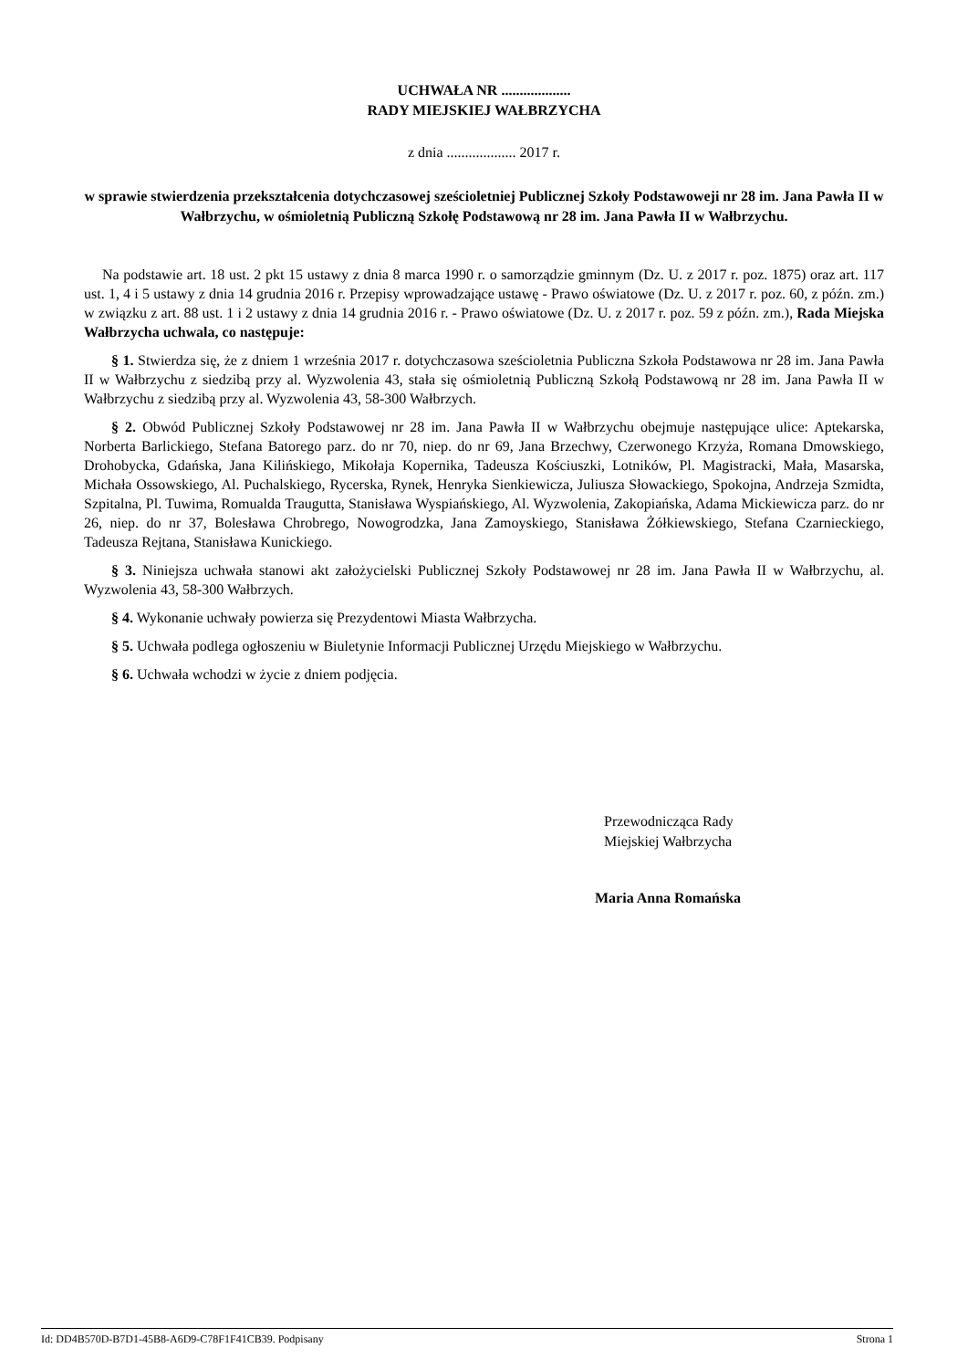UCHWAŁA NR ...................
RADY MIEJSKIEJ WAŁBRZYCHA
z dnia ................... 2017 r.
w sprawie stwierdzenia przekształcenia dotychczasowej sześcioletniej Publicznej Szkoły Podstawoweji nr 28 im. Jana Pawła II w Wałbrzychu, w ośmioletnią Publiczną Szkołę Podstawową nr 28 im. Jana Pawła II w Wałbrzychu.
Na podstawie art. 18 ust. 2 pkt 15 ustawy z dnia 8 marca 1990 r. o samorządzie gminnym (Dz. U. z 2017 r. poz. 1875) oraz art. 117 ust. 1, 4 i 5 ustawy z dnia 14 grudnia 2016 r. Przepisy wprowadzające ustawę - Prawo oświatowe (Dz. U. z 2017 r. poz. 60, z późn. zm.) w związku z art. 88 ust. 1 i 2 ustawy z dnia 14 grudnia 2016 r. - Prawo oświatowe (Dz. U. z 2017 r. poz. 59 z późn. zm.), Rada Miejska Wałbrzycha uchwala, co następuje:
§ 1. Stwierdza się, że z dniem 1 września 2017 r. dotychczasowa sześcioletnia Publiczna Szkoła Podstawowa nr 28 im. Jana Pawła II w Wałbrzychu z siedzibą przy al. Wyzwolenia 43, stała się ośmioletnią Publiczną Szkołą Podstawową nr 28 im. Jana Pawła II w Wałbrzychu z siedzibą przy al. Wyzwolenia 43, 58-300 Wałbrzych.
§ 2. Obwód Publicznej Szkoły Podstawowej nr 28 im. Jana Pawła II w Wałbrzychu obejmuje następujące ulice: Aptekarska, Norberta Barlickiego, Stefana Batorego parz. do nr 70, niep. do nr 69, Jana Brzechwy, Czerwonego Krzyża, Romana Dmowskiego, Drohobycka, Gdańska, Jana Kilińskiego, Mikołaja Kopernika, Tadeusza Kościuszki, Lotników, Pl. Magistracki, Mała, Masarska, Michała Ossowskiego, Al. Puchalskiego, Rycerska, Rynek, Henryka Sienkiewicza, Juliusza Słowackiego, Spokojna, Andrzeja Szmidta, Szpitalna, Pl. Tuwima, Romualda Traugutta, Stanisława Wyspiańskiego, Al. Wyzwolenia, Zakopiańska, Adama Mickiewicza parz. do nr 26, niep. do nr 37, Bolesława Chrobrego, Nowogrodzka, Jana Zamoyskiego, Stanisława Żółkiewskiego, Stefana Czarnieckiego, Tadeusza Rejtana, Stanisława Kunickiego.
§ 3. Niniejsza uchwała stanowi akt założycielski Publicznej Szkoły Podstawowej nr 28 im. Jana Pawła II w Wałbrzychu, al. Wyzwolenia 43, 58-300 Wałbrzych.
§ 4. Wykonanie uchwały powierza się Prezydentowi Miasta Wałbrzycha.
§ 5. Uchwała podlega ogłoszeniu w Biuletynie Informacji Publicznej Urzędu Miejskiego w Wałbrzychu.
§ 6. Uchwała wchodzi w życie z dniem podjęcia.
Przewodnicząca Rady
Miejskiej Wałbrzycha
Maria Anna Romańska
Id: DD4B570D-B7D1-45B8-A6D9-C78F1F41CB39. Podpisany Strona 1